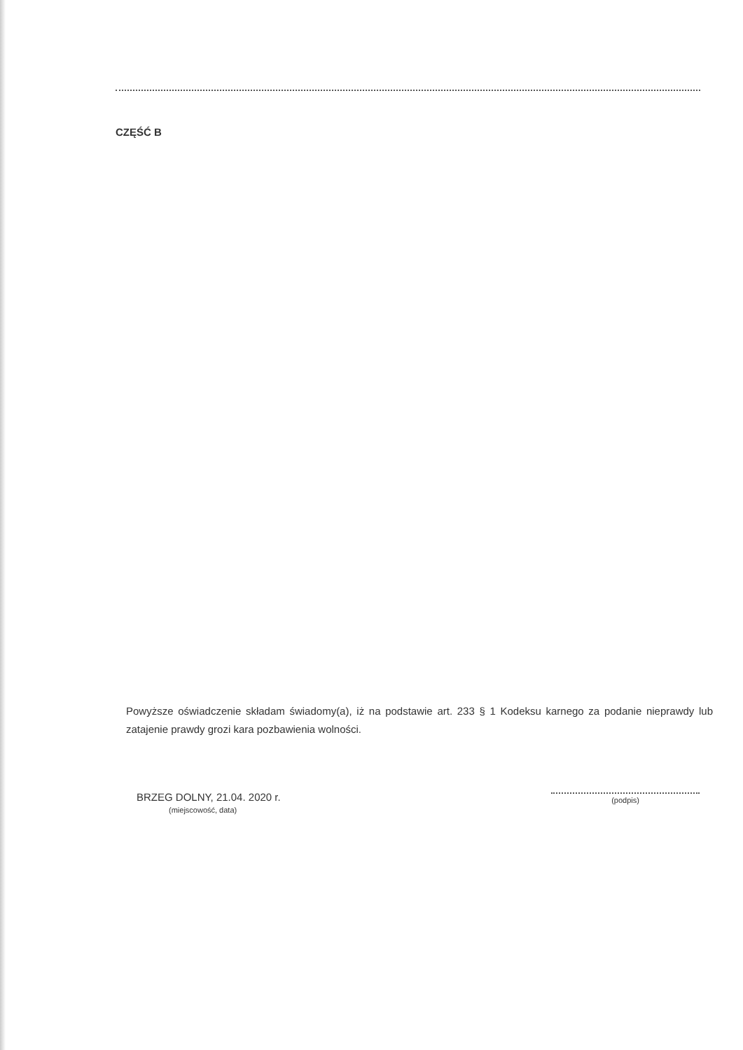CZĘŚĆ B
Powyższe oświadczenie składam świadomy(a), iż na podstawie art. 233 § 1 Kodeksu karnego za podanie nieprawdy lub zatajenie prawdy grozi kara pozbawienia wolności.
BRZEG DOLNY, 21.04. 2020 r.
(miejscowość, data)
(podpis)